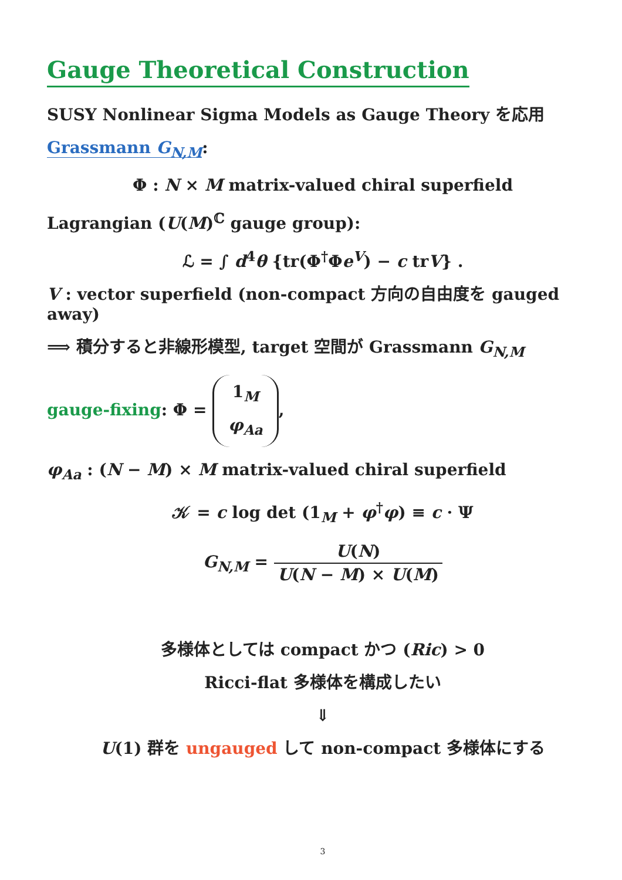Gauge Theoretical Construction
SUSY Nonlinear Sigma Models as Gauge Theory を応用
Grassmann G<sub>N,M</sub>:
Φ : N × M matrix-valued chiral superfield
Lagrangian (U(M)<sup>ℂ</sup> gauge group):
ℒ = ∫ d<sup>4</sup>θ {tr(Φ<sup>†</sup>Φe<sup>V</sup>) − c trV} .
V : vector superfield (non-compact 方向の自由度を gauged away)
⟹ 積分すると非線形模型, target 空間が Grassmann G<sub>N,M</sub>
gauge-fixing: Φ = 1<sub>M</sub>
φ<sub>Aa</sub>,
φ<sub>Aa</sub> : (N − M) × M matrix-valued chiral superfield
𝒦 = c log det (1<sub>M</sub> + φ<sup>†</sup>φ) ≡ c · Ψ
G<sub>N,M</sub> = U(N) U(N − M) × U(M)
多様体としては compact かつ (Ric) > 0
Ricci-flat 多様体を構成したい
⇓
U(1) 群を ungauged して non-compact 多様体にする
3